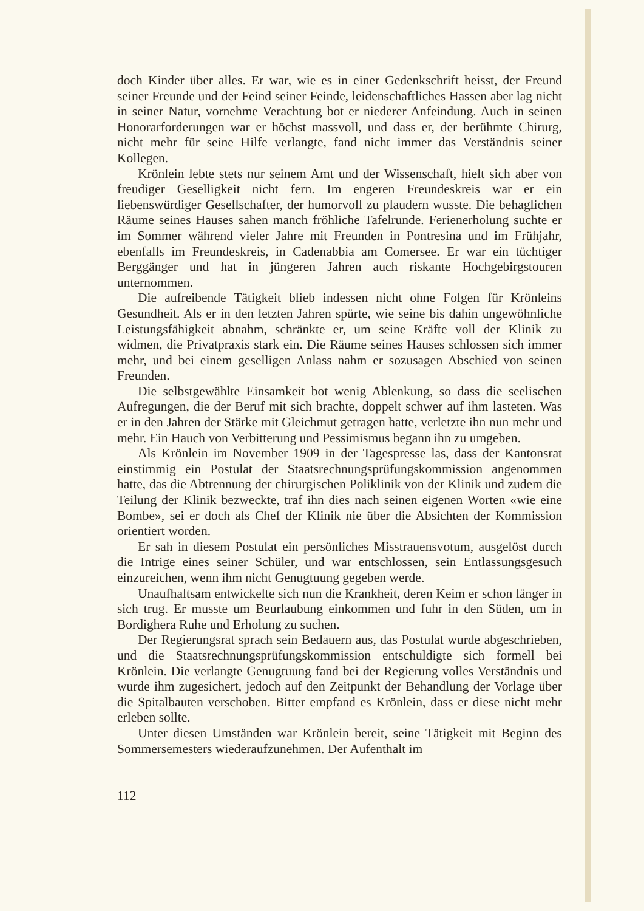doch Kinder über alles. Er war, wie es in einer Gedenkschrift heisst, der Freund seiner Freunde und der Feind seiner Feinde, leidenschaftliches Hassen aber lag nicht in seiner Natur, vornehme Verachtung bot er niederer Anfeindung. Auch in seinen Honorarforderungen war er höchst massvoll, und dass er, der berühmte Chirurg, nicht mehr für seine Hilfe verlangte, fand nicht immer das Verständnis seiner Kollegen.
Krönlein lebte stets nur seinem Amt und der Wissenschaft, hielt sich aber von freudiger Geselligkeit nicht fern. Im engeren Freundeskreis war er ein liebenswürdiger Gesellschafter, der humorvoll zu plaudern wusste. Die behaglichen Räume seines Hauses sahen manch fröhliche Tafelrunde. Ferienerholung suchte er im Sommer während vieler Jahre mit Freunden in Pontresina und im Frühjahr, ebenfalls im Freundeskreis, in Cadenabbia am Comersee. Er war ein tüchtiger Berggänger und hat in jüngeren Jahren auch riskante Hochgebirgstouren unternommen.
Die aufreibende Tätigkeit blieb indessen nicht ohne Folgen für Krönleins Gesundheit. Als er in den letzten Jahren spürte, wie seine bis dahin ungewöhnliche Leistungsfähigkeit abnahm, schränkte er, um seine Kräfte voll der Klinik zu widmen, die Privatpraxis stark ein. Die Räume seines Hauses schlossen sich immer mehr, und bei einem geselligen Anlass nahm er sozusagen Abschied von seinen Freunden.
Die selbstgewählte Einsamkeit bot wenig Ablenkung, so dass die seelischen Aufregungen, die der Beruf mit sich brachte, doppelt schwer auf ihm lasteten. Was er in den Jahren der Stärke mit Gleichmut getragen hatte, verletzte ihn nun mehr und mehr. Ein Hauch von Verbitterung und Pessimismus begann ihn zu umgeben.
Als Krönlein im November 1909 in der Tagespresse las, dass der Kantonsrat einstimmig ein Postulat der Staatsrechnungsprüfungskommission angenommen hatte, das die Abtrennung der chirurgischen Poliklinik von der Klinik und zudem die Teilung der Klinik bezweckte, traf ihn dies nach seinen eigenen Worten «wie eine Bombe», sei er doch als Chef der Klinik nie über die Absichten der Kommission orientiert worden.
Er sah in diesem Postulat ein persönliches Misstrauensvotum, ausgelöst durch die Intrige eines seiner Schüler, und war entschlossen, sein Entlassungsgesuch einzureichen, wenn ihm nicht Genugtuung gegeben werde.
Unaufhaltsam entwickelte sich nun die Krankheit, deren Keim er schon länger in sich trug. Er musste um Beurlaubung einkommen und fuhr in den Süden, um in Bordighera Ruhe und Erholung zu suchen.
Der Regierungsrat sprach sein Bedauern aus, das Postulat wurde abgeschrieben, und die Staatsrechnungsprüfungskommission entschuldigte sich formell bei Krönlein. Die verlangte Genugtuung fand bei der Regierung volles Verständnis und wurde ihm zugesichert, jedoch auf den Zeitpunkt der Behandlung der Vorlage über die Spitalbauten verschoben. Bitter empfand es Krönlein, dass er diese nicht mehr erleben sollte.
Unter diesen Umständen war Krönlein bereit, seine Tätigkeit mit Beginn des Sommersemesters wiederaufzunehmen. Der Aufenthalt im
112